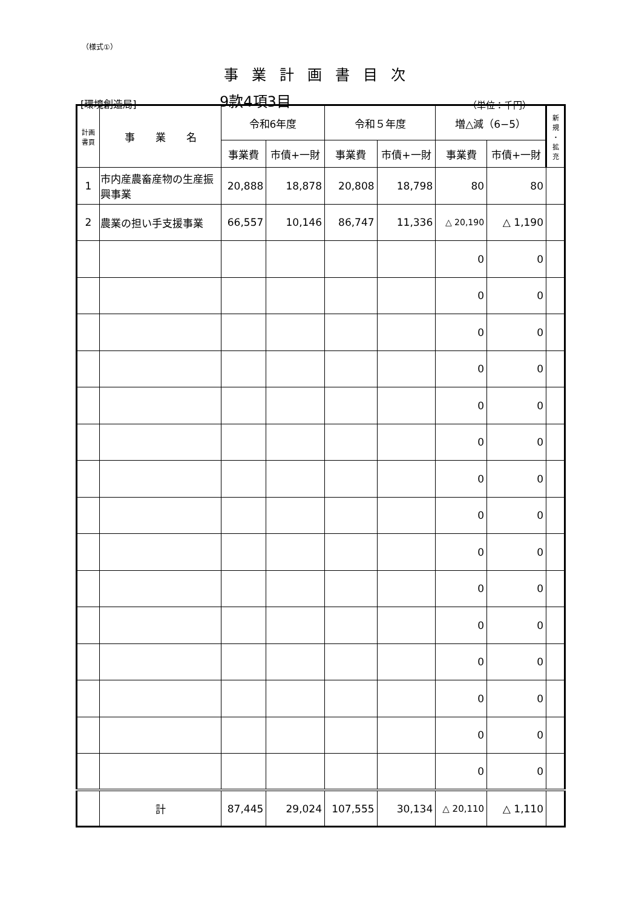（様式①）
事業計画書目次
[環境創造局] 9款4項3目 （単位：千円）
| 計画 書頁 | 事 業 名 | 令和6年度 | | 令和５年度 | | 増△減（6−5） | | 新 規 ・ 拡 充 |
| --- | --- | --- | --- | --- | --- | --- | --- | --- |
| | | 事業費 | 市債+一財 | 事業費 | 市債+一財 | 事業費 | 市債+一財 | |
| 1 | 市内産農畜産物の生産振興事業 | 20,888 | 18,878 | 20,808 | 18,798 | 80 | 80 | |
| 2 | 農業の担い手支援事業 | 66,557 | 10,146 | 86,747 | 11,336 | △ 20,190 | △ 1,190 | |
| | | | | | | 0 | 0 | |
| | | | | | | 0 | 0 | |
| | | | | | | 0 | 0 | |
| | | | | | | 0 | 0 | |
| | | | | | | 0 | 0 | |
| | | | | | | 0 | 0 | |
| | | | | | | 0 | 0 | |
| | | | | | | 0 | 0 | |
| | | | | | | 0 | 0 | |
| | | | | | | 0 | 0 | |
| | | | | | | 0 | 0 | |
| | | | | | | 0 | 0 | |
| | | | | | | 0 | 0 | |
| | | | | | | 0 | 0 | |
| | | | | | | 0 | 0 | |
| | 計 | 87,445 | 29,024 | 107,555 | 30,134 | △ 20,110 | △ 1,110 | |